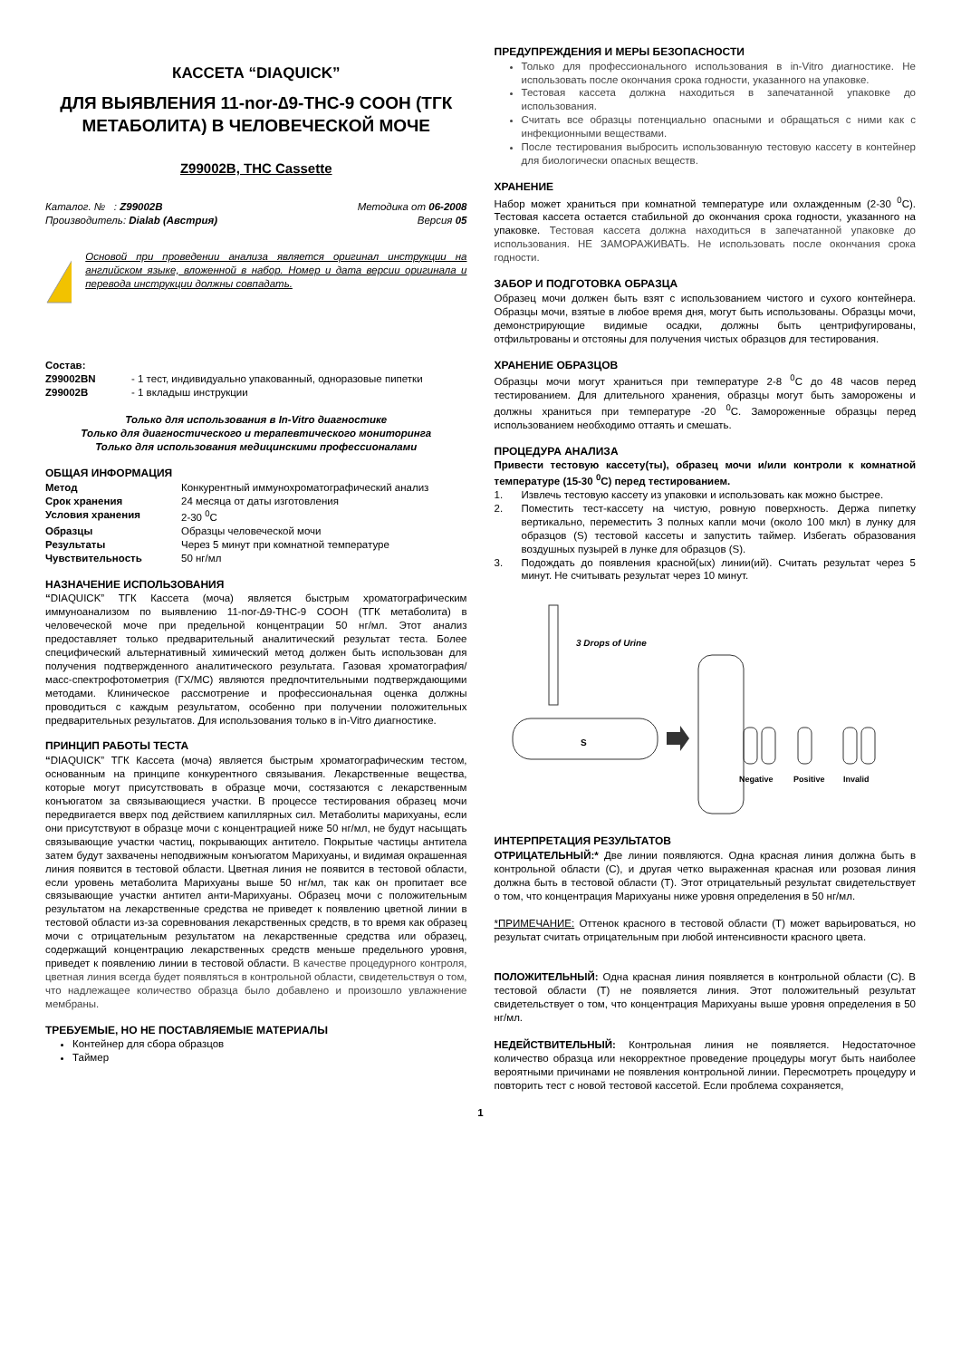КАССЕТА “DIAQUICK”
ДЛЯ ВЫЯВЛЕНИЯ 11-nor-∆9-THC-9 COOH (ТГК МЕТАБОЛИТА) В ЧЕЛОВЕЧЕСКОЙ МОЧЕ
Z99002B, THC Cassette
| Каталог. № : Z99002B | Методика от 06-2008 |
| Производитель: Dialab (Австрия) | Версия 05 |
Основой при проведении анализа является оригинал инструкции на английском языке, вложенной в набор. Номер и дата версии оригинала и перевода инструкции должны совпадать.
Состав:
| Z99002BN Z99002B | - 1 тест, индивидуально упакованный, одноразовые пипетки - 1 вкладыш инструкции |
Только для использования в In-Vitro диагностике
Только для диагностического и терапевтического мониторинга
Только для использования медицинскими профессионалами
ОБЩАЯ ИНФОРМАЦИЯ
| Метод | Конкурентный иммунохроматографический анализ |
| Срок хранения | 24 месяца от даты изготовления |
| Условия хранения | 2-30 <sup>0</sup>C |
| Образцы | Образцы человеческой мочи |
| Результаты | Через 5 минут при комнатной температуре |
| Чувствительность | 50 нг/мл |
НАЗНАЧЕНИЕ ИСПОЛЬЗОВАНИЯ
“DIAQUICK” ТГК Кассета (моча) является быстрым хроматографическим иммуноанализом по выявлению 11-nor-∆9-THC-9 COOH (ТГК метаболита) в человеческой моче при предельной концентрации 50 нг/мл. Этот анализ предоставляет только предварительный аналитический результат теста. Более специфический альтернативный химический метод должен быть использован для получения подтвержденного аналитического результата. Газовая хроматография/масс-спектрофотометрия (ГХ/МС) являются предпочтительными подтверждающими методами. Клиническое рассмотрение и профессиональная оценка должны проводиться с каждым результатом, особенно при получении положительных предварительных результатов. Для использования только в in-Vitro диагностике.
ПРИНЦИП РАБОТЫ ТЕСТА
“DIAQUICK” ТГК Кассета (моча) является быстрым хроматографическим тестом, основанным на принципе конкурентного связывания. Лекарственные вещества, которые могут присутствовать в образце мочи, состязаются с лекарственным конъюгатом за связывающиеся участки. В процессе тестирования образец мочи передвигается вверх под действием капиллярных сил. Метаболиты марихуаны, если они присутствуют в образце мочи с концентрацией ниже 50 нг/мл, не будут насыщать связывающие участки частиц, покрывающих антитело. Покрытые частицы антитела затем будут захвачены неподвижным конъюгатом Марихуаны, и видимая окрашенная линия появится в тестовой области. Цветная линия не появится в тестовой области, если уровень метаболита Марихуаны выше 50 нг/мл, так как он пропитает все связывающие участки антител анти-Марихуаны. Образец мочи с положительным результатом на лекарственные средства не приведет к появлению цветной линии в тестовой области из-за соревнования лекарственных средств, в то время как образец мочи с отрицательным результатом на лекарственные средства или образец, содержащий концентрацию лекарственных средств меньше предельного уровня, приведет к появлению линии в тестовой области. В качестве процедурного контроля, цветная линия всегда будет появляться в контрольной области, свидетельствуя о том, что надлежащее количество образца было добавлено и произошло увлажнение мембраны.
ТРЕБУЕМЫЕ, НО НЕ ПОСТАВЛЯЕМЫЕ МАТЕРИАЛЫ
Контейнер для сбора образцов
Таймер
ПРЕДУПРЕЖДЕНИЯ И МЕРЫ БЕЗОПАСНОСТИ
Только для профессионального использования в in-Vitro диагностике. Не использовать после окончания срока годности, указанного на упаковке.
Тестовая кассета должна находиться в запечатанной упаковке до использования.
Считать все образцы потенциально опасными и обращаться с ними как с инфекционными веществами.
После тестирования выбросить использованную тестовую кассету в контейнер для биологически опасных веществ.
ХРАНЕНИЕ
Набор может храниться при комнатной температуре или охлажденным (2-30 <sup>0</sup>C). Тестовая кассета остается стабильной до окончания срока годности, указанного на упаковке. Тестовая кассета должна находиться в запечатанной упаковке до использования. НЕ ЗАМОРАЖИВАТЬ. Не использовать после окончания срока годности.
ЗАБОР И ПОДГОТОВКА ОБРАЗЦА
Образец мочи должен быть взят с использованием чистого и сухого контейнера. Образцы мочи, взятые в любое время дня, могут быть использованы. Образцы мочи, демонстрирующие видимые осадки, должны быть центрифугированы, отфильтрованы и отстояны для получения чистых образцов для тестирования.
ХРАНЕНИЕ ОБРАЗЦОВ
Образцы мочи могут храниться при температуре 2-8 <sup>0</sup>C до 48 часов перед тестированием. Для длительного хранения, образцы могут быть заморожены и должны храниться при температуре -20 <sup>0</sup>C. Замороженные образцы перед использованием необходимо оттаять и смешать.
ПРОЦЕДУРА АНАЛИЗА
Привести тестовую кассету(ты), образец мочи и/или контроли к комнатной температуре (15-30 <sup>0</sup>C) перед тестированием.
| 1. | Извлечь тестовую кассету из упаковки и использовать как можно быстрее. |
| 2. | Поместить тест-кассету на чистую, ровную поверхность. Держа пипетку вертикально, переместить 3 полных капли мочи (около 100 мкл) в лунку для образцов (S) тестовой кассеты и запустить таймер. Избегать образования воздушных пузырей в лунке для образцов (S). |
| 3. | Подождать до появления красной(ых) линии(ий). Считать результат через 5 минут. Не считывать результат через 10 минут. |
3 Drops of Urine
S
Negative
Positive
Invalid
ИНТЕРПРЕТАЦИЯ РЕЗУЛЬТАТОВ
ОТРИЦАТЕЛЬНЫЙ:* Две линии появляются. Одна красная линия должна быть в контрольной области (C), и другая четко выраженная красная или розовая линия должна быть в тестовой области (T). Этот отрицательный результат свидетельствует о том, что концентрация Марихуаны ниже уровня определения в 50 нг/мл.
*ПРИМЕЧАНИЕ: Оттенок красного в тестовой области (T) может варьироваться, но результат считать отрицательным при любой интенсивности красного цвета.
ПОЛОЖИТЕЛЬНЫЙ: Одна красная линия появляется в контрольной области (C). В тестовой области (T) не появляется линия. Этот положительный результат свидетельствует о том, что концентрация Марихуаны выше уровня определения в 50 нг/мл.
НЕДЕЙСТВИТЕЛЬНЫЙ: Контрольная линия не появляется. Недостаточное количество образца или некорректное проведение процедуры могут быть наиболее вероятными причинами не появления контрольной линии. Пересмотреть процедуру и повторить тест с новой тестовой кассетой. Если проблема сохраняется,
1